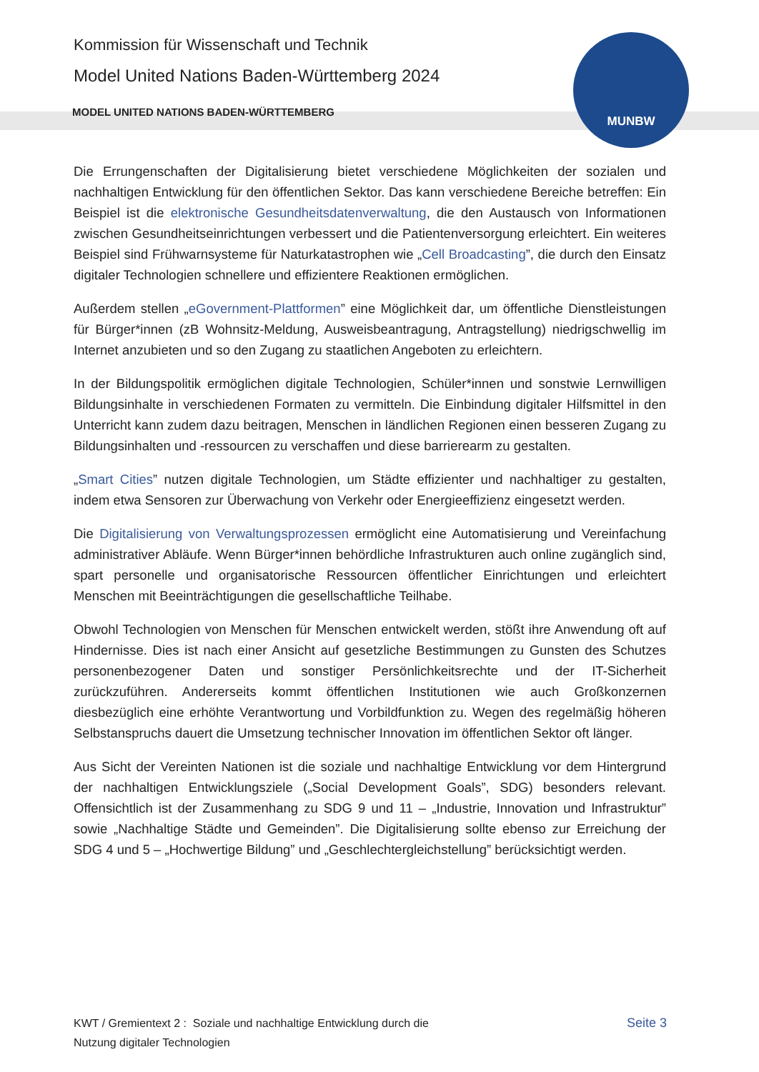MUNBW
Kommission für Wissenschaft und Technik
Model United Nations Baden-Württemberg 2024
MODEL UNITED NATIONS BADEN-WÜRTTEMBERG
Die Errungenschaften der Digitalisierung bietet verschiedene Möglichkeiten der sozialen und nachhaltigen Entwicklung für den öffentlichen Sektor. Das kann verschiedene Bereiche betreffen: Ein Beispiel ist die elektronische Gesundheitsdatenverwaltung, die den Austausch von Informationen zwischen Gesundheitseinrichtungen verbessert und die Patientenversorgung erleichtert. Ein weiteres Beispiel sind Frühwarnsysteme für Naturkatastrophen wie „Cell Broadcasting”, die durch den Einsatz digitaler Technologien schnellere und effizientere Reaktionen ermöglichen.
Außerdem stellen „eGovernment-Plattformen” eine Möglichkeit dar, um öffentliche Dienstleistungen für Bürger*innen (zB Wohnsitz-Meldung, Ausweisbeantragung, Antragstellung) niedrigschwellig im Internet anzubieten und so den Zugang zu staatlichen Angeboten zu erleichtern.
In der Bildungspolitik ermöglichen digitale Technologien, Schüler*innen und sonstwie Lernwilligen Bildungsinhalte in verschiedenen Formaten zu vermitteln. Die Einbindung digitaler Hilfsmittel in den Unterricht kann zudem dazu beitragen, Menschen in ländlichen Regionen einen besseren Zugang zu Bildungsinhalten und -ressourcen zu verschaffen und diese barrierearm zu gestalten.
„Smart Cities” nutzen digitale Technologien, um Städte effizienter und nachhaltiger zu gestalten, indem etwa Sensoren zur Überwachung von Verkehr oder Energieeffizienz eingesetzt werden.
Die Digitalisierung von Verwaltungsprozessen ermöglicht eine Automatisierung und Vereinfachung administrativer Abläufe. Wenn Bürger*innen behördliche Infrastrukturen auch online zugänglich sind, spart personelle und organisatorische Ressourcen öffentlicher Einrichtungen und erleichtert Menschen mit Beeinträchtigungen die gesellschaftliche Teilhabe.
Obwohl Technologien von Menschen für Menschen entwickelt werden, stößt ihre Anwendung oft auf Hindernisse. Dies ist nach einer Ansicht auf gesetzliche Bestimmungen zu Gunsten des Schutzes personenbezogener Daten und sonstiger Persönlichkeitsrechte und der IT-Sicherheit zurückzuführen. Andererseits kommt öffentlichen Institutionen wie auch Großkonzernen diesbezüglich eine erhöhte Verantwortung und Vorbildfunktion zu. Wegen des regelmäßig höheren Selbstanspruchs dauert die Umsetzung technischer Innovation im öffentlichen Sektor oft länger.
Aus Sicht der Vereinten Nationen ist die soziale und nachhaltige Entwicklung vor dem Hintergrund der nachhaltigen Entwicklungsziele („Social Development Goals”, SDG) besonders relevant. Offensichtlich ist der Zusammenhang zu SDG 9 und 11 – „Industrie, Innovation und Infrastruktur” sowie „Nachhaltige Städte und Gemeinden”. Die Digitalisierung sollte ebenso zur Erreichung der SDG 4 und 5 – „Hochwertige Bildung” und „Geschlechtergleichstellung” berücksichtigt werden.
KWT / Gremientext 2 : Soziale und nachhaltige Entwicklung durch die
Nutzung digitaler Technologien
Seite 3